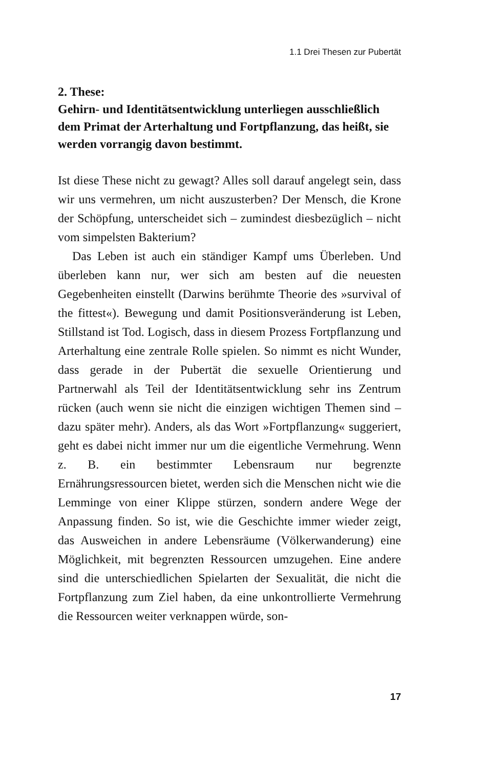1.1 Drei Thesen zur Pubertät
2. These:
Gehirn- und Identitätsentwicklung unterliegen ausschließlich dem Primat der Arterhaltung und Fortpflanzung, das heißt, sie werden vorrangig davon bestimmt.
Ist diese These nicht zu gewagt? Alles soll darauf angelegt sein, dass wir uns vermehren, um nicht auszusterben? Der Mensch, die Krone der Schöpfung, unterscheidet sich – zumindest diesbezüglich – nicht vom simpelsten Bakterium?
Das Leben ist auch ein ständiger Kampf ums Überleben. Und überleben kann nur, wer sich am besten auf die neuesten Gegebenheiten einstellt (Darwins berühmte Theorie des »survival of the fittest«). Bewegung und damit Positionsveränderung ist Leben, Stillstand ist Tod. Logisch, dass in diesem Prozess Fortpflanzung und Arterhaltung eine zentrale Rolle spielen. So nimmt es nicht Wunder, dass gerade in der Pubertät die sexuelle Orientierung und Partnerwahl als Teil der Identitätsentwicklung sehr ins Zentrum rücken (auch wenn sie nicht die einzigen wichtigen Themen sind – dazu später mehr). Anders, als das Wort »Fortpflanzung« suggeriert, geht es dabei nicht immer nur um die eigentliche Vermehrung. Wenn z. B. ein bestimmter Lebensraum nur begrenzte Ernährungsressourcen bietet, werden sich die Menschen nicht wie die Lemminge von einer Klippe stürzen, sondern andere Wege der Anpassung finden. So ist, wie die Geschichte immer wieder zeigt, das Ausweichen in andere Lebensräume (Völkerwanderung) eine Möglichkeit, mit begrenzten Ressourcen umzugehen. Eine andere sind die unterschiedlichen Spielarten der Sexualität, die nicht die Fortpflanzung zum Ziel haben, da eine unkontrollierte Vermehrung die Ressourcen weiter verknappen würde, son-
17